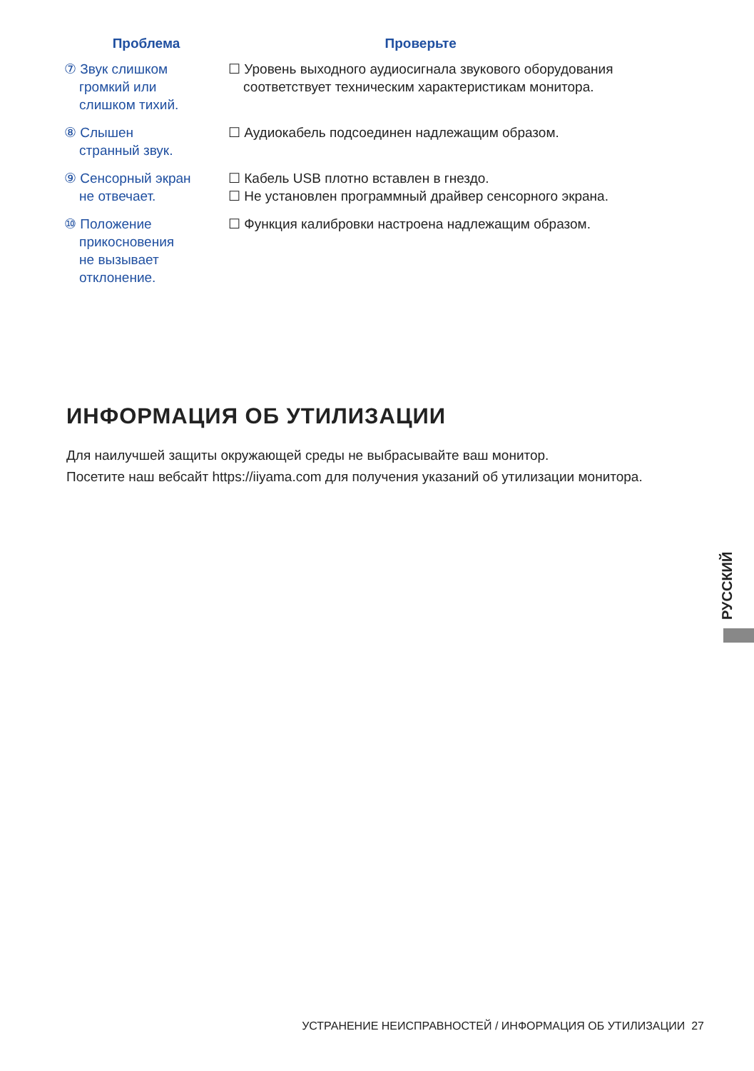| Проблема | Проверьте |
| --- | --- |
| ⑦ Звук слишком громкий или слишком тихий. | ☐ Уровень выходного аудиосигнала звукового оборудования соответствует техническим характеристикам монитора. |
| ⑧ Слышен странный звук. | ☐ Аудиокабель подсоединен надлежащим образом. |
| ⑨ Сенсорный экран не отвечает. | ☐ Кабель USB плотно вставлен в гнездо. ☐ Не установлен программный драйвер сенсорного экрана. |
| ⑩ Положение прикосновения не вызывает отклонение. | ☐ Функция калибровки настроена надлежащим образом. |
ИНФОРМАЦИЯ ОБ УТИЛИЗАЦИИ
Для наилучшей защиты окружающей среды не выбрасывайте ваш монитор.
Посетите наш вебсайт https://iiyama.com для получения указаний об утилизации монитора.
РУССКИЙ
УСТРАНЕНИЕ НЕИСПРАВНОСТЕЙ / ИНФОРМАЦИЯ ОБ УТИЛИЗАЦИИ 27